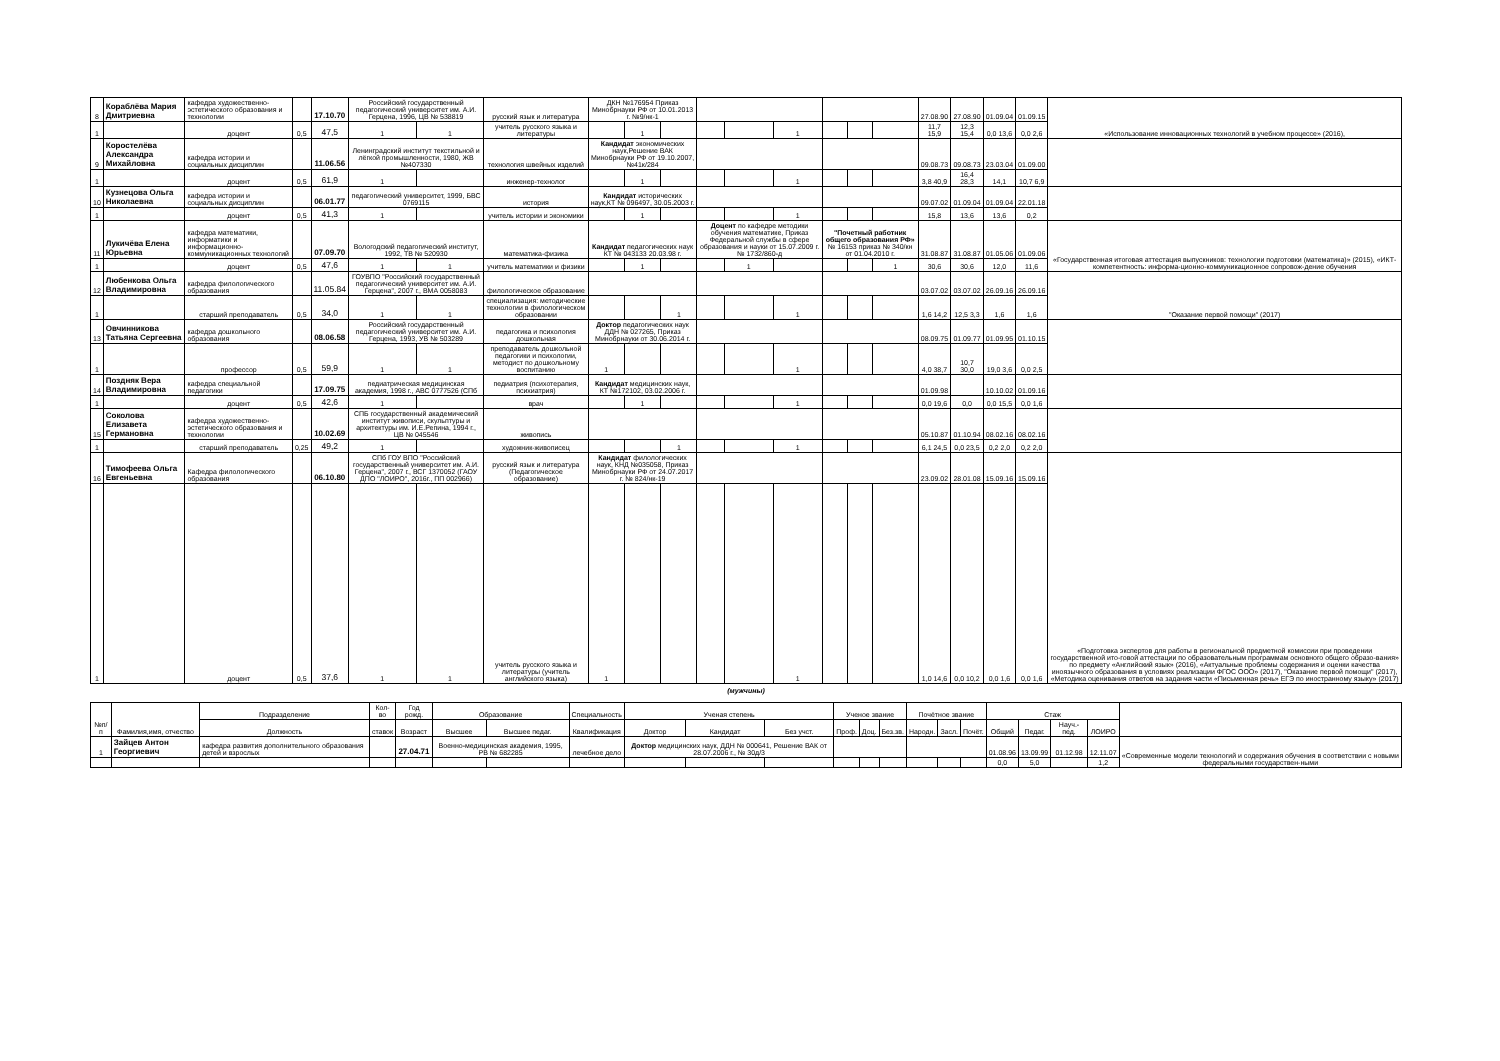| 8 | Кораблёва Мария Дмитриевна | кафедра художественно-эстетического образования и технологии | | 17.10.70 | Российский государственный педагогический университет им. А.И. Герцена, 1996, ЦВ № 538819 | | русский язык и литература | ДКН №176954 Приказ Минобрнауки РФ от 10.01.2013 г. №9/нк-1 | | | | | | | | | 27.08.90 | 27.08.90 | 01.09.04 | 01.09.15 | «Использование инновационных технологий в учебном процессе» (2016), |
| 1 | | доцент | 0,5 | 47,5 | 1 | 1 | учитель русского языка и литературы | | 1 | | | | 1 | | | | 11,7 15,9 | 12,3 15,4 | 0,0 13,6 | 0,0 2,6 | |
| 9 | Коростелёва Александра Михайловна | кафедра истории и социальных дисциплин | | 11.06.56 | Ленинградский институт текстильной и лёгкой промышленности, 1980, ЖВ №407330 | | технология швейных изделий | Кандидат экономических наук,Решение ВАК Минобрнауки РФ от 19.10.2007, №41к/284 | | | | | | | | | 09.08.73 | 09.08.73 | 23.03.04 | 01.09.00 | |
| 1 | | доцент | 0,5 | 61,9 | 1 | | инженер-технолог | | 1 | | | | 1 | | | | 3,8 40,9 | 16,4 28,3 | 14,1 | 10,7 6,9 | |
| 10 | Кузнецова Ольга Николаевна | кафедра истории и социальных дисциплин | | 06.01.77 | педагогический университет, 1999, БВС 0769115 | | история | Кандидат исторических наук,КТ № 096497, 30.05.2003 г. | | | | | | | | | 09.07.02 | 01.09.04 | 01.09.04 | 22.01.18 | |
| 1 | | доцент | 0,5 | 41,3 | 1 | | учитель истории и экономики | | 1 | | | | 1 | | | | 15,8 | 13,6 | 13,6 | 0,2 | |
| 11 | Лукичёва Елена Юрьевна | кафедра математики, информатики и информационно-коммуникационных технологий | | 07.09.70 | Вологодский педагогический институт, 1992, ТВ № 520930 | | математика-физика | Кандидат педагогических наук КТ № 043133 20.03.98 г. | | | Доцент по кафедре методики обучения математике, Приказ Федеральной службы в сфере образования и науки от 15.07.2009 г. № 1732/860-д | | | "Почетный работник общего образования РФ» № 16153 приказ № 340/кн от 01.04.2010 г. | | | 31.08.87 | 31.08.87 | 01.05.06 | 01.09.06 | «Государственная итоговая аттестация выпускников: технологии подготовки (математика)» (2015), «ИКТ-компетентность: информа-ционно-коммуникационное сопровож-дение обучения |
| 1 | | доцент | 0,5 | 47,6 | 1 | 1 | учитель математики и физики | | 1 | | | 1 | | | | 1 | 30,6 | 30,6 | 12,0 | 11,6 | |
| 12 | Любенкова Ольга Владимировна | кафедра филологического образования | | 11.05.84 | ГОУВПО "Российский государственный педагогический университет им. А.И. Герцена", 2007 г., ВМА 0058083 | | филологическое образование | | | | | | | | | | 03.07.02 | 03.07.02 | 26.09.16 | 26.09.16 | "Оказание первой помощи" (2017) |
| 1 | | старший преподаватель | 0,5 | 34,0 | 1 | 1 | специализация: методические технологии в филологическом образовании | | | 1 | | | 1 | | | | 1,6 14,2 | 12,5 3,3 | 1,6 | 1,6 | |
| 13 | Овчинникова Татьяна Сергеевна | кафедра дошкольного образования | | 08.06.58 | Российский государственный педагогический университет им. А.И. Герцена, 1993, УВ № 503289 | | педагогика и психология дошкольная | Доктор педагогических наук ДДН № 027265, Приказ Минобрнауки от 30.06.2014 г. | | | | | | | | | 08.09.75 | 01.09.77 | 01.09.95 | 01.10.15 | |
| 1 | | профессор | 0,5 | 59,9 | 1 | 1 | преподаватель дошкольной педагогики и психологии, методист по дошкольному воспитанию | 1 | | | | | 1 | | | | 4,0 38,7 | 10,7 30,0 | 19,0 3,6 | 0,0 2,5 | |
| 14 | Поздняк Вера Владимировна | кафедра специальной педагогики | | 17.09.75 | педиатрическая медицинская академия, 1998 г., АВС 0777526 (СПб | | педиатрия (психотерапия, психиатрия) | Кандидат медицинских наук, КТ №172102, 03.02.2006 г. | | | | | | | | | 01.09.98 | | 10.10.02 | 01.09.16 | |
| 1 | | доцент | 0,5 | 42,6 | 1 | | врач | | 1 | | | | 1 | | | | 0,0 19,6 | 0,0 | 0,0 15,5 | 0,0 1,6 | |
| 15 | Соколова Елизавета Германовна | кафедра художественно-эстетического образования и технологии | | 10.02.69 | СПБ государственный академический институт живописи, скульптуры и архитектуры им. И.Е.Репина, 1994 г., ЦВ № 045546 | | живопись | | | | | | | | | | 05.10.87 | 01.10.94 | 08.02.16 | 08.02.16 | |
| 1 | | старший преподаватель | 0,25 | 49,2 | 1 | | художник-живописец | | | 1 | | | 1 | | | | 6,1 24,5 | 0,0 23,5 | 0,2 2,0 | 0,2 2,0 | |
| 16 | Тимофеева Ольга Евгеньевна | Кафедра филологического образования | | 06.10.80 | СПб ГОУ ВПО "Российский государственный университет им. А.И. Герцена", 2007 г., ВСГ 1370052 (ГАОУ ДПО "ЛОИРО", 2016г., ПП 002966) | | русский язык и литература (Педагогическое образование) | Кандидат филологических наук, КНД №035058, Приказ Минобрнауки РФ от 24.07.2017 г. № 824/нк-19 | | | | | | | | | 23.09.02 | 28.01.08 | 15.09.16 | 15.09.16 | «Подготовка экспертов для работы в региональной предметной комиссии при проведении государственной ито-говой аттестации по образовательным программам основного общего образо-вания» по предмету «Английский язык» (2016), «Актуальные проблемы содержания и оценки качества иноязычного образования в условиях реализации ФГОС ООО» (2017), "Оказание первой помощи" (2017), «Методика оценивания ответов на задания части «Письменная речь» ЕГЭ по иностранному языку» (2017) |
| 1 | | доцент | 0,5 | 37,6 | 1 | 1 | учитель русского языка и литературы (учитель английского языка) | 1 | | | | | 1 | | | | 1,0 14,6 | 0,0 10,2 | 0,0 1,6 | 0,0 1,6 | |
(мужчины)
| №п/п | Фамилия,имя, отчество | Подразделение | Кол-во | Год рожд. | Образование | | Специальность | Ученая степень | | | Ученое звание | | | Почётное звание | | | Стаж | | | | |
| --- | --- | --- | --- | --- | --- | --- | --- | --- | --- | --- | --- | --- | --- | --- | --- | --- | --- | --- | --- | --- | --- |
| | | Должность | ставок | Возраст | Высшее | Высшее педаг. | Квалификация | Доктор | Кандидат | Без учст. | Проф. | Доц. | Без.зв. | Народн. | Засл. | Почёт. | Общий | Педаг. | Науч.-пед. | ЛОИРО | |
| 1 | Зайцев Антон Георгиевич | кафедра развития дополнительного образования детей и взрослых | | 27.04.71 | Военно-медицинская академия, 1995, РВ № 682285 | | лечебное дело | Доктор медицинских наук, ДДН № 000641, Решение ВАК от 28.07.2006 г., № 30д/3 | | | | | | | | | 01.08.96 | 13.09.99 | 01.12.98 | 12.11.07 | «Современные модели технологий и содержания обучения в соответствии с новыми федеральными государствен-ными |
| | | | | | | | | | | | | | | | | | 0,0 | 5,0 | | 1,2 | |